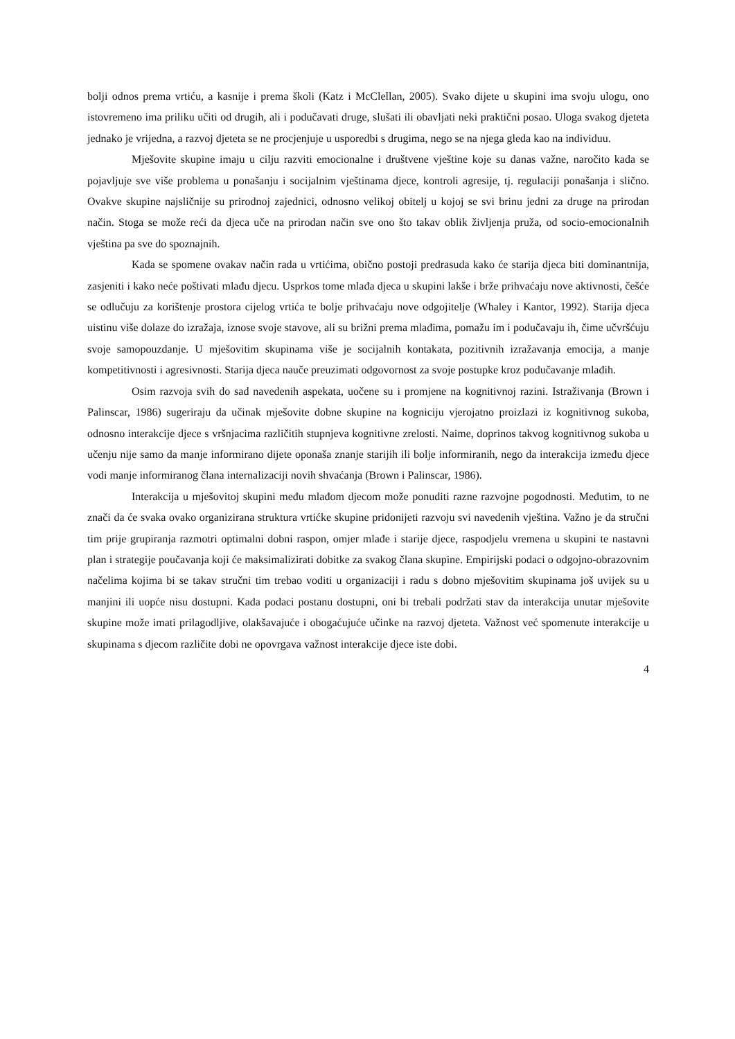bolji odnos prema vrtiću, a kasnije i prema školi (Katz i McClellan, 2005). Svako dijete u skupini ima svoju ulogu, ono istovremeno ima priliku učiti od drugih, ali i podučavati druge, slušati ili obavljati neki praktični posao. Uloga svakog djeteta jednako je vrijedna, a razvoj djeteta se ne procjenjuje u usporedbi s drugima, nego se na njega gleda kao na individuu.
Mješovite skupine imaju u cilju razviti emocionalne i društvene vještine koje su danas važne, naročito kada se pojavljuje sve više problema u ponašanju i socijalnim vještinama djece, kontroli agresije, tj. regulaciji ponašanja i slično. Ovakve skupine najsličnije su prirodnoj zajednici, odnosno velikoj obitelj u kojoj se svi brinu jedni za druge na prirodan način. Stoga se može reći da djeca uče na prirodan način sve ono što takav oblik življenja pruža, od socio-emocionalnih vještina pa sve do spoznajnih.
Kada se spomene ovakav način rada u vrtićima, obično postoji predrasuda kako će starija djeca biti dominantnija, zasjeniti i kako neće poštivati mlađu djecu. Usprkos tome mlađa djeca u skupini lakše i brže prihvaćaju nove aktivnosti, češće se odlučuju za korištenje prostora cijelog vrtića te bolje prihvaćaju nove odgojitelje (Whaley i Kantor, 1992). Starija djeca uistinu više dolaze do izražaja, iznose svoje stavove, ali su brižni prema mlađima, pomažu im i podučavaju ih, čime učvršćuju svoje samopouzdanje. U mješovitim skupinama više je socijalnih kontakata, pozitivnih izražavanja emocija, a manje kompetitivnosti i agresivnosti. Starija djeca nauče preuzimati odgovornost za svoje postupke kroz podučavanje mlađih.
Osim razvoja svih do sad navedenih aspekata, uočene su i promjene na kognitivnoj razini. Istraživanja (Brown i Palinscar, 1986) sugeriraju da učinak mješovite dobne skupine na kogniciju vjerojatno proizlazi iz kognitivnog sukoba, odnosno interakcije djece s vršnjacima različitih stupnjeva kognitivne zrelosti. Naime, doprinos takvog kognitivnog sukoba u učenju nije samo da manje informirano dijete oponaša znanje starijih ili bolje informiranih, nego da interakcija između djece vodi manje informiranog člana internalizaciji novih shvaćanja (Brown i Palinscar, 1986).
Interakcija u mješovitoj skupini među mlađom djecom može ponuditi razne razvojne pogodnosti. Međutim, to ne znači da će svaka ovako organizirana struktura vrtićke skupine pridonijeti razvoju svi navedenih vještina. Važno je da stručni tim prije grupiranja razmotri optimalni dobni raspon, omjer mlađe i starije djece, raspodjelu vremena u skupini te nastavni plan i strategije poučavanja koji će maksimalizirati dobitke za svakog člana skupine. Empirijski podaci o odgojno-obrazovnim načelima kojima bi se takav stručni tim trebao voditi u organizaciji i radu s dobno mješovitim skupinama još uvijek su u manjini ili uopće nisu dostupni. Kada podaci postanu dostupni, oni bi trebali podržati stav da interakcija unutar mješovite skupine može imati prilagodljive, olakšavajuće i obogaćujuće učinke na razvoj djeteta. Važnost već spomenute interakcije u skupinama s djecom različite dobi ne opovrgava važnost interakcije djece iste dobi.
4